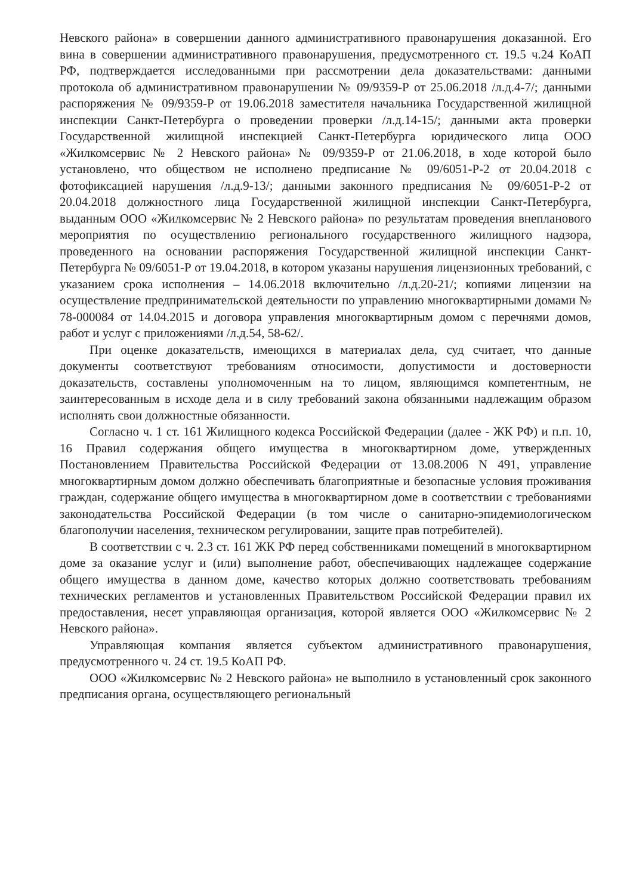Невского района» в совершении данного административного правонарушения доказанной. Его вина в совершении административного правонарушения, предусмотренного ст. 19.5 ч.24 КоАП РФ, подтверждается исследованными при рассмотрении дела доказательствами: данными протокола об административном правонарушении № 09/9359-Р от 25.06.2018 /л.д.4-7/; данными распоряжения № 09/9359-Р от 19.06.2018 заместителя начальника Государственной жилищной инспекции Санкт-Петербурга о проведении проверки /л.д.14-15/; данными акта проверки Государственной жилищной инспекцией Санкт-Петербурга юридического лица ООО «Жилкомсервис № 2 Невского района» № 09/9359-Р от 21.06.2018, в ходе которой было установлено, что обществом не исполнено предписание № 09/6051-Р-2 от 20.04.2018 с фотофиксацией нарушения /л.д.9-13/; данными законного предписания № 09/6051-Р-2 от 20.04.2018 должностного лица Государственной жилищной инспекции Санкт-Петербурга, выданным ООО «Жилкомсервис № 2 Невского района» по результатам проведения внепланового мероприятия по осуществлению регионального государственного жилищного надзора, проведенного на основании распоряжения Государственной жилищной инспекции Санкт-Петербурга № 09/6051-Р от 19.04.2018, в котором указаны нарушения лицензионных требований, с указанием срока исполнения – 14.06.2018 включительно /л.д.20-21/; копиями лицензии на осуществление предпринимательской деятельности по управлению многоквартирными домами № 78-000084 от 14.04.2015 и договора управления многоквартирным домом с перечнями домов, работ и услуг с приложениями /л.д.54, 58-62/.
При оценке доказательств, имеющихся в материалах дела, суд считает, что данные документы соответствуют требованиям относимости, допустимости и достоверности доказательств, составлены уполномоченным на то лицом, являющимся компетентным, не заинтересованным в исходе дела и в силу требований закона обязанными надлежащим образом исполнять свои должностные обязанности.
Согласно ч. 1 ст. 161 Жилищного кодекса Российской Федерации (далее - ЖК РФ) и п.п. 10, 16 Правил содержания общего имущества в многоквартирном доме, утвержденных Постановлением Правительства Российской Федерации от 13.08.2006 N 491, управление многоквартирным домом должно обеспечивать благоприятные и безопасные условия проживания граждан, содержание общего имущества в многоквартирном доме в соответствии с требованиями законодательства Российской Федерации (в том числе о санитарно-эпидемиологическом благополучии населения, техническом регулировании, защите прав потребителей).
В соответствии с ч. 2.3 ст. 161 ЖК РФ перед собственниками помещений в многоквартирном доме за оказание услуг и (или) выполнение работ, обеспечивающих надлежащее содержание общего имущества в данном доме, качество которых должно соответствовать требованиям технических регламентов и установленных Правительством Российской Федерации правил их предоставления, несет управляющая организация, которой является ООО «Жилкомсервис № 2 Невского района».
Управляющая компания является субъектом административного правонарушения, предусмотренного ч. 24 ст. 19.5 КоАП РФ.
ООО «Жилкомсервис № 2 Невского района» не выполнило в установленный срок законного предписания органа, осуществляющего региональный